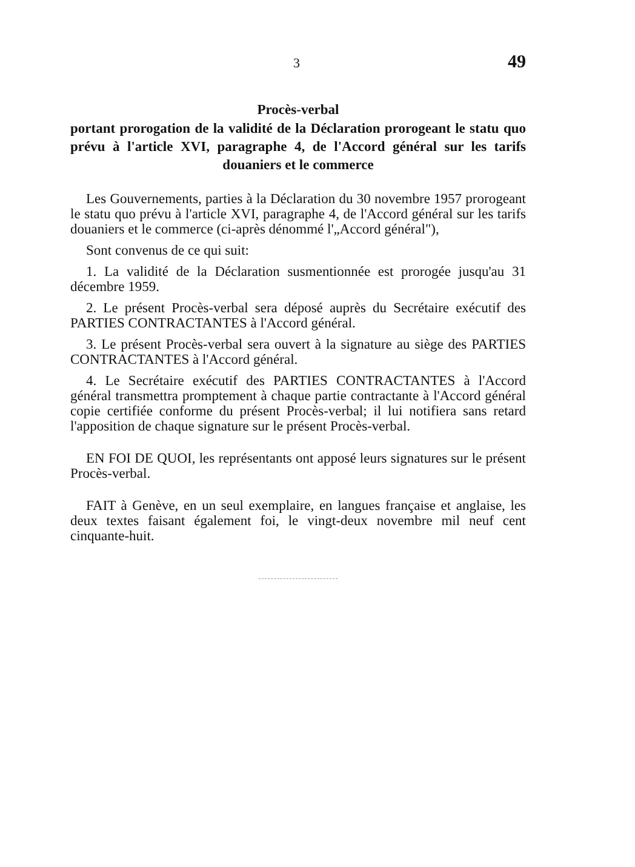3 49
Procès-verbal
portant prorogation de la validité de la Déclaration prorogeant le statu quo prévu à l'article XVI, paragraphe 4, de l'Accord général sur les tarifs douaniers et le commerce
Les Gouvernements, parties à la Déclaration du 30 novembre 1957 prorogeant le statu quo prévu à l'article XVI, paragraphe 4, de l'Accord général sur les tarifs douaniers et le commerce (ci-après dénommé l'„Accord général"),
Sont convenus de ce qui suit:
1. La validité de la Déclaration susmentionnée est prorogée jusqu'au 31 décembre 1959.
2. Le présent Procès-verbal sera déposé auprès du Secrétaire exécutif des PARTIES CONTRACTANTES à l'Accord général.
3. Le présent Procès-verbal sera ouvert à la signature au siège des PARTIES CONTRACTANTES à l'Accord général.
4. Le Secrétaire exécutif des PARTIES CONTRACTANTES à l'Accord général transmettra promptement à chaque partie contractante à l'Accord général copie certifiée conforme du présent Procès-verbal; il lui notifiera sans retard l'apposition de chaque signature sur le présent Procès-verbal.
EN FOI DE QUOI, les représentants ont apposé leurs signatures sur le présent Procès-verbal.
FAIT à Genève, en un seul exemplaire, en langues française et anglaise, les deux textes faisant également foi, le vingt-deux novembre mil neuf cent cinquante-huit.